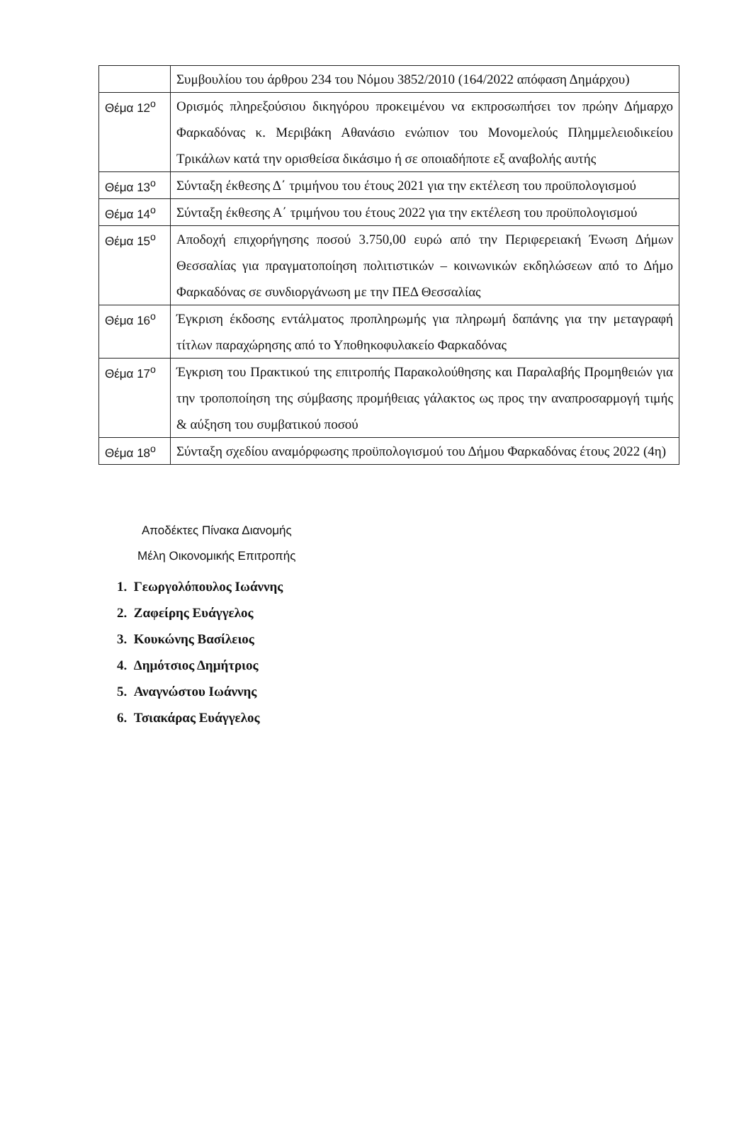| | Συμβουλίου του άρθρου 234 του Νόμου 3852/2010 (164/2022 απόφαση Δημάρχου) |
| Θέμα 12<sup>ο</sup> | Ορισμός πληρεξούσιου δικηγόρου προκειμένου να εκπροσωπήσει τον πρώην Δήμαρχο Φαρκαδόνας κ. Μεριβάκη Αθανάσιο ενώπιον του Μονομελούς Πλημμελειοδικείου Τρικάλων κατά την ορισθείσα δικάσιμο ή σε οποιαδήποτε εξ αναβολής αυτής |
| Θέμα 13<sup>ο</sup> | Σύνταξη έκθεσης Δ΄ τριμήνου του έτους 2021 για την εκτέλεση του προϋπολογισμού |
| Θέμα 14<sup>ο</sup> | Σύνταξη έκθεσης Α΄ τριμήνου του έτους 2022 για την εκτέλεση του προϋπολογισμού |
| Θέμα 15<sup>ο</sup> | Αποδοχή επιχορήγησης ποσού 3.750,00 ευρώ από την Περιφερειακή Ένωση Δήμων Θεσσαλίας για πραγματοποίηση πολιτιστικών – κοινωνικών εκδηλώσεων από το Δήμο Φαρκαδόνας σε συνδιοργάνωση με την ΠΕΔ Θεσσαλίας |
| Θέμα 16<sup>ο</sup> | Έγκριση έκδοσης εντάλματος προπληρωμής για πληρωμή δαπάνης για την μεταγραφή τίτλων παραχώρησης από το Υποθηκοφυλακείο Φαρκαδόνας |
| Θέμα 17<sup>ο</sup> | Έγκριση του Πρακτικού της επιτροπής Παρακολούθησης και Παραλαβής Προμηθειών για την τροποποίηση της σύμβασης προμήθειας γάλακτος ως προς την αναπροσαρμογή τιμής & αύξηση του συμβατικού ποσού |
| Θέμα 18<sup>ο</sup> | Σύνταξη σχεδίου αναμόρφωσης προϋπολογισμού του Δήμου Φαρκαδόνας έτους 2022 (4η) |
Αποδέκτες Πίνακα Διανομής
Μέλη Οικονομικής Επιτροπής
1. Γεωργολόπουλος Ιωάννης
2. Ζαφείρης Ευάγγελος
3. Κουκώνης Βασίλειος
4. Δημότσιος Δημήτριος
5. Αναγνώστου Ιωάννης
6. Τσιακάρας Ευάγγελος